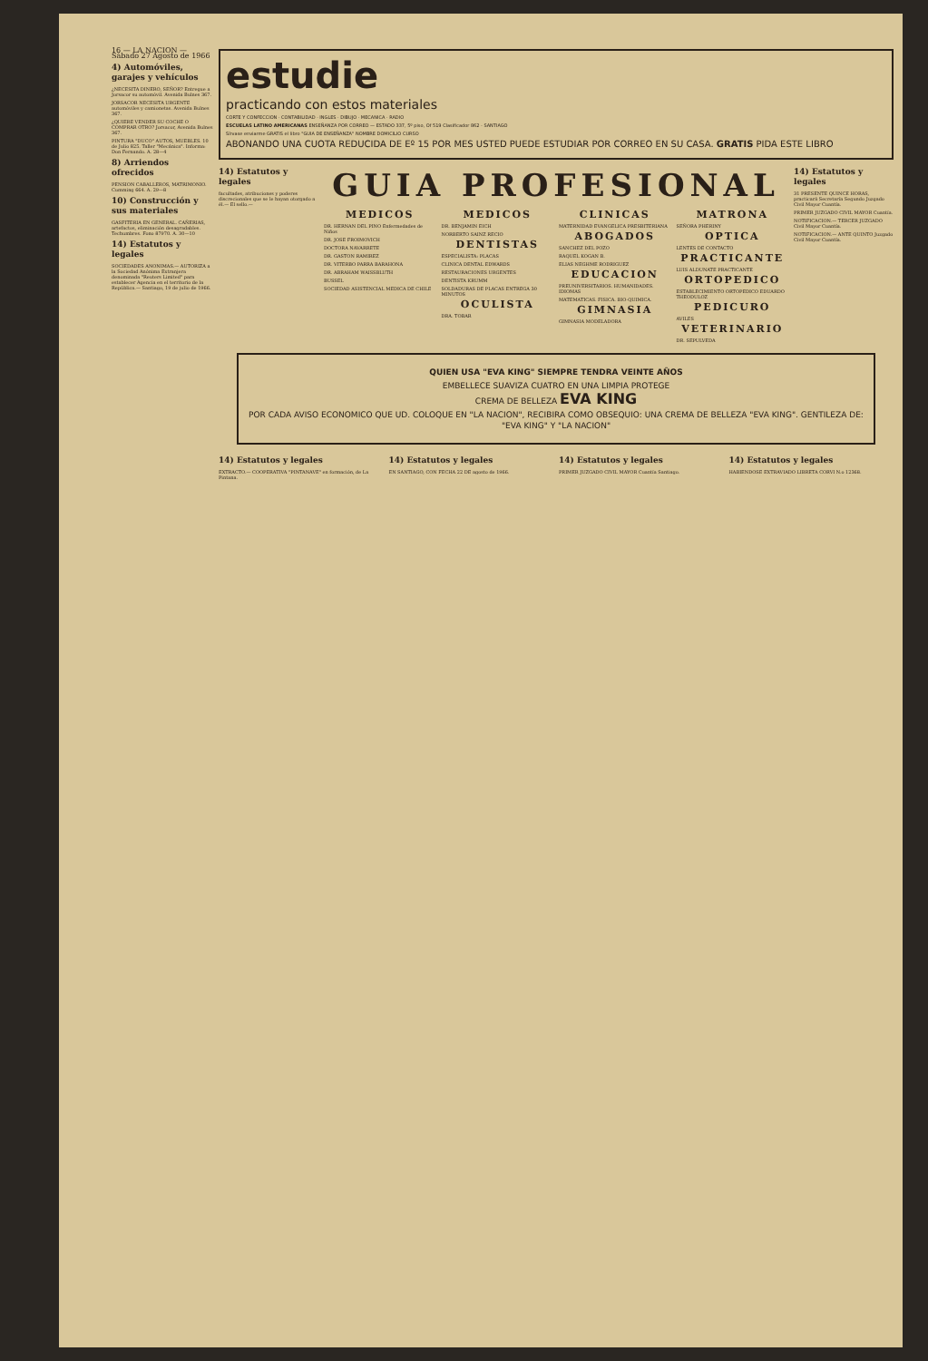16 — LA NACION — Sábado 27 Agosto de 1966
4) Automóviles, garajes y vehículos
¿NECESITA DINERO, SEÑOR? Entregue a Jorsacor su automóvil. Avenida Bulnes 367.
JORSACOR NECESITA URGENTE automóviles y camionetas. Avenida Bulnes 367.
¿QUIERE VENDER SU COCHE O COMPRAR OTRO? Jorsacor, Avenida Bulnes 367.
PINTURA "DUCO" AUTOS, MUEBLES. 10 de Julio 825. Taller "Mecánica". Informa: Don Fernando. A. 28—4
8) Arriendos ofrecidos
PENSION CABALLEROS, MATRIMONIO. Cumming 664. A. 29—8
10) Construcción y sus materiales
GASFITERIA EN GENERAL. CAÑERIAS, artefactos, eliminación desagradables. Techumbres. Fono 87970. A. 30—10
14) Estatutos y legales
SOCIEDADES ANONIMAS.— AUTORIZA a la Sociedad Anónima Extranjera denominada "Reuters Limited" para establecer Agencia en el territorio de la República.— Santiago, 19 de julio de 1966.
estudie
practicando con estos materiales
CORTE Y CONFECCION · CONTABILIDAD · INGLES · DIBUJO · MECANICA · RADIO
ESCUELAS LATINO AMERICANAS ENSEÑANZA POR CORREO — ESTADO 337, 5º piso, Of 519 Clasificador 862 - SANTIAGO
Sírvase enviarme GRATIS el libro "GUIA DE ENSEÑANZA" NOMBRE DOMICILIO CURSO
ABONANDO UNA CUOTA REDUCIDA DE Eº 15 POR MES USTED PUEDE ESTUDIAR POR CORREO EN SU CASA. GRATIS PIDA ESTE LIBRO
14) Estatutos y legales
facultades, atribuciones y poderes discrecionales que se le hayan otorgado a él.— El sello.—
GUIA PROFESIONAL
MEDICOS
DR. HERNAN DEL PINO Enfermedades de Niños
DR. JOSE FROIMOVICH
DOCTORA NAVARRETE
DR. GASTON RAMIREZ
DR. VITERBO PARRA BARAHONA
DR. ABRAHAM WAISSBLUTH
BUSSEL
SOCIEDAD ASISTENCIAL MEDICA DE CHILE
MEDICOS
DR. BENJAMIN EICH
NORBERTO SAINZ RECIO
DENTISTAS
ESPECIALISTA: PLACAS
CLINICA DENTAL EDWARDS
RESTAURACIONES URGENTES
DENTISTA KRUMM
SOLDADURAS DE PLACAS ENTREGA 30 MINUTOS
OCULISTA
DRA. TOBAR
CLINICAS
MATERNIDAD EVANGELICA PRESBITERIANA
ABOGADOS
SANCHEZ DEL POZO
RAQUEL KOGAN B.
ELIAS NEGHME RODRIGUEZ
EDUCACION
PREUNIVERSITARIOS. HUMANIDADES. IDIOMAS
MATEMATICAS. FISICA. BIO-QUIMICA.
GIMNASIA
GIMNASIA MODELADORA
MATRONA
SEÑORA PHERINY
OPTICA
LENTES DE CONTACTO
PRACTICANTE
LUIS ALDUNATE PRACTICANTE
ORTOPEDICO
ESTABLECIMIENTO ORTOPEDICO EDUARDO THEODULOZ
PEDICURO
AVILES
VETERINARIO
DR. SEPULVEDA
14) Estatutos y legales
31 PRESENTE QUINCE HORAS, practicará Secretaría Segundo Juzgado Civil Mayor Cuantía.
PRIMER JUZGADO CIVIL MAYOR Cuantía.
NOTIFICACION.— TERCER JUZGADO Civil Mayor Cuantía.
NOTIFICACION.— ANTE QUINTO Juzgado Civil Mayor Cuantía.
QUIEN USA "EVA KING" SIEMPRE TENDRA VEINTE AÑOS
EMBELLECE SUAVIZA CUATRO EN UNA LIMPIA PROTEGE
CREMA DE BELLEZA EVA KING
POR CADA AVISO ECONOMICO QUE UD. COLOQUE EN "LA NACION", RECIBIRA COMO OBSEQUIO: UNA CREMA DE BELLEZA "EVA KING". GENTILEZA DE: "EVA KING" Y "LA NACION"
14) Estatutos y legales
EXTRACTO.— COOPERATIVA "PINTANAVE" en formación, de La Pintana.
14) Estatutos y legales
EN SANTIAGO, CON FECHA 22 DE agosto de 1966.
14) Estatutos y legales
PRIMER JUZGADO CIVIL MAYOR Cuantía Santiago.
14) Estatutos y legales
HABIENDOSE EXTRAVIADO LIBRETA CORVI N.o 12368.